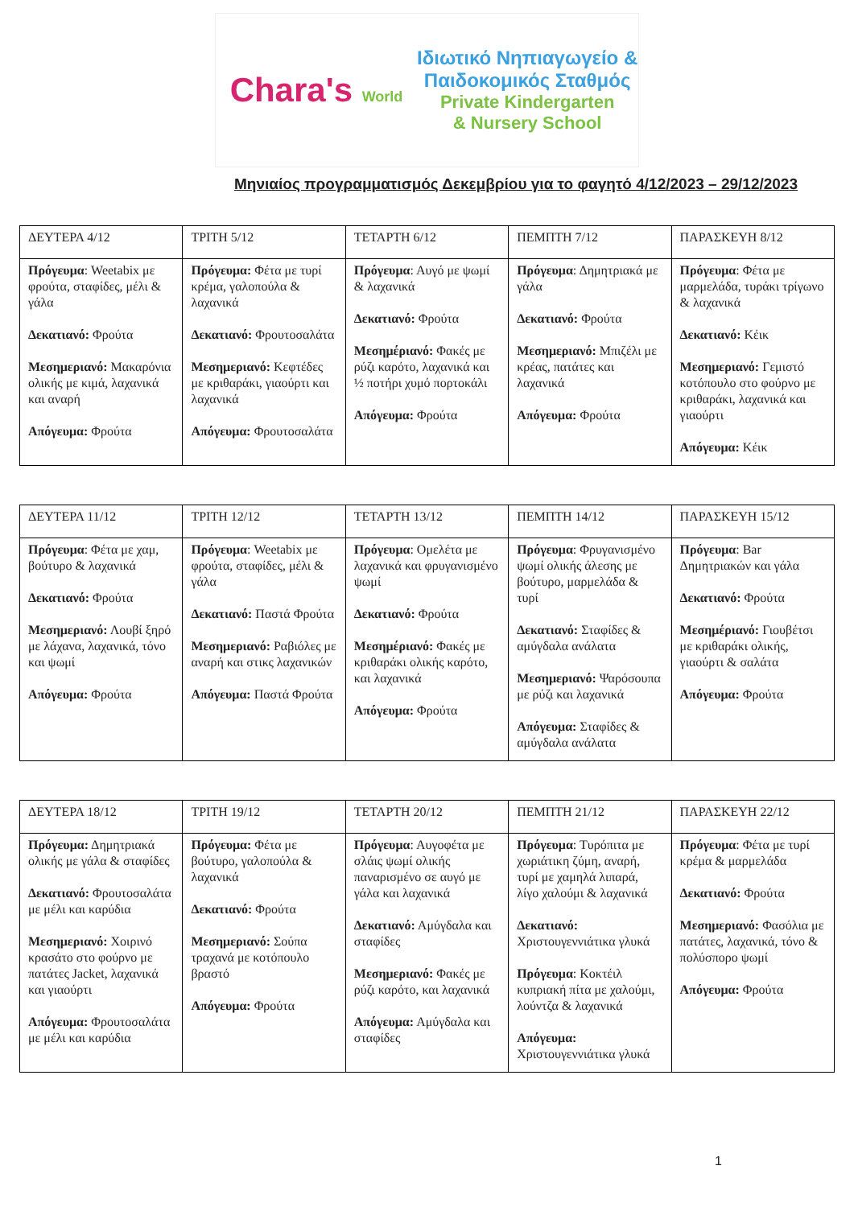Chara's World
Ιδιωτικό Νηπιαγωγείο &
Παιδοκομικός Σταθμός
Private Kindergarten
& Nursery School
Μηνιαίος προγραμματισμός Δεκεμβρίου για το φαγητό 4/12/2023 – 29/12/2023
| ΔΕΥΤΕΡΑ 4/12 | ΤΡΙΤΗ 5/12 | ΤΕΤΑΡΤΗ 6/12 | ΠΕΜΠΤΗ 7/12 | ΠΑΡΑΣΚΕΥΗ 8/12 |
| --- | --- | --- | --- | --- |
| Πρόγευμα : Weetabix με φρούτα, σταφίδες, μέλι & γάλα Δεκατιανό: Φρούτα Μεσημεριανό: Μακαρόνια ολικής με κιμά, λαχανικά και αναρή Απόγευμα: Φρούτα | Πρόγευμα: Φέτα με τυρί κρέμα, γαλοπούλα & λαχανικά Δεκατιανό: Φρουτοσαλάτα Μεσημεριανό: Κεφτέδες με κριθαράκι, γιαούρτι και λαχανικά Απόγευμα: Φρουτοσαλάτα | Πρόγευμα : Αυγό με ψωμί & λαχανικά Δεκατιανό: Φρούτα Μεσημέριανό: Φακές με ρύζι καρότο, λαχανικά και ½ ποτήρι χυμό πορτοκάλι Απόγευμα: Φρούτα | Πρόγευμα : Δημητριακά με γάλα Δεκατιανό: Φρούτα Μεσημεριανό: Μπιζέλι με κρέας, πατάτες και λαχανικά Απόγευμα: Φρούτα | Πρόγευμα : Φέτα με μαρμελάδα, τυράκι τρίγωνο & λαχανικά Δεκατιανό: Κέικ Μεσημεριανό: Γεμιστό κοτόπουλο στο φούρνο με κριθαράκι, λαχανικά και γιαούρτι Απόγευμα: Κέικ |
| ΔΕΥΤΕΡΑ 11/12 | ΤΡΙΤΗ 12/12 | ΤΕΤΑΡΤΗ 13/12 | ΠΕΜΠΤΗ 14/12 | ΠΑΡΑΣΚΕΥΗ 15/12 |
| --- | --- | --- | --- | --- |
| Πρόγευμα : Φέτα με χαμ, βούτυρο & λαχανικά Δεκατιανό: Φρούτα Μεσημεριανό: Λουβί ξηρό με λάχανα, λαχανικά, τόνο και ψωμί Απόγευμα: Φρούτα | Πρόγευμα : Weetabix με φρούτα, σταφίδες, μέλι & γάλα Δεκατιανό: Παστά Φρούτα Μεσημεριανό: Ραβιόλες με αναρή και στικς λαχανικών Απόγευμα: Παστά Φρούτα | Πρόγευμα : Ομελέτα με λαχανικά και φρυγανισμένο ψωμί Δεκατιανό: Φρούτα Μεσημέριανό: Φακές με κριθαράκι ολικής καρότο, και λαχανικά Απόγευμα: Φρούτα | Πρόγευμα : Φρυγανισμένο ψωμί ολικής άλεσης με βούτυρο, μαρμελάδα & τυρί Δεκατιανό: Σταφίδες & αμύγδαλα ανάλατα Μεσημεριανό: Ψαρόσουπα με ρύζι και λαχανικά Απόγευμα: Σταφίδες & αμύγδαλα ανάλατα | Πρόγευμα : Bar Δημητριακών και γάλα Δεκατιανό: Φρούτα Μεσημέριανό: Γιουβέτσι με κριθαράκι ολικής, γιαούρτι & σαλάτα Απόγευμα: Φρούτα |
| ΔΕΥΤΕΡΑ 18/12 | ΤΡΙΤΗ 19/12 | ΤΕΤΑΡΤΗ 20/12 | ΠΕΜΠΤΗ 21/12 | ΠΑΡΑΣΚΕΥΗ 22/12 |
| --- | --- | --- | --- | --- |
| Πρόγευμα: Δημητριακά ολικής με γάλα & σταφίδες Δεκατιανό: Φρουτοσαλάτα με μέλι και καρύδια Μεσημεριανό: Χοιρινό κρασάτο στο φούρνο με πατάτες Jacket, λαχανικά και γιαούρτι Απόγευμα: Φρουτοσαλάτα με μέλι και καρύδια | Πρόγευμα: Φέτα με βούτυρο, γαλοπούλα & λαχανικά Δεκατιανό: Φρούτα Μεσημεριανό: Σούπα τραχανά με κοτόπουλο βραστό Απόγευμα: Φρούτα | Πρόγευμα : Αυγοφέτα με σλάις ψωμί ολικής παναρισμένο σε αυγό με γάλα και λαχανικά Δεκατιανό: Αμύγδαλα και σταφίδες Μεσημεριανό: Φακές με ρύζι καρότο, και λαχανικά Απόγευμα: Αμύγδαλα και σταφίδες | Πρόγευμα : Τυρόπιτα με χωριάτικη ζύμη, αναρή, τυρί με χαμηλά λιπαρά, λίγο χαλούμι & λαχανικά Δεκατιανό: Χριστουγεννιάτικα γλυκά Πρόγευμα : Κοκτέιλ κυπριακή πίτα με χαλούμι, λούντζα & λαχανικά Απόγευμα: Χριστουγεννιάτικα γλυκά | Πρόγευμα : Φέτα με τυρί κρέμα & μαρμελάδα Δεκατιανό: Φρούτα Μεσημεριανό: Φασόλια με πατάτες, λαχανικά, τόνο & πολύσπορο ψωμί Απόγευμα: Φρούτα |
1